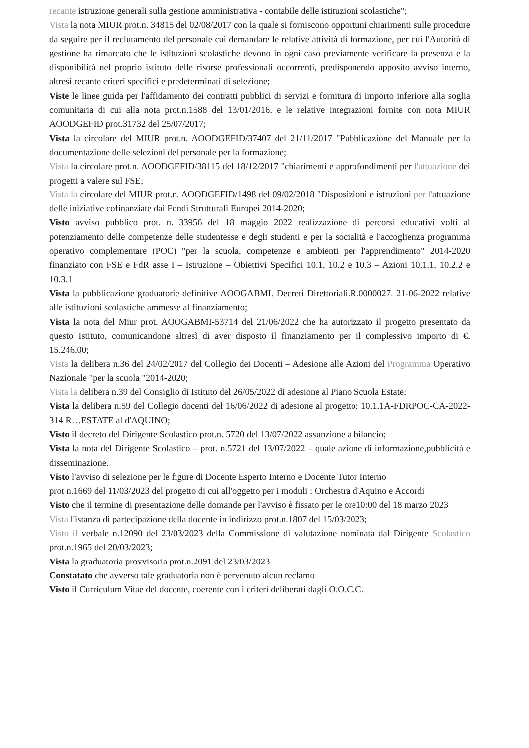recante istruzione generali sulla gestione amministrativa - contabile delle istituzioni scolastiche";
Vista la nota MIUR prot.n. 34815 del 02/08/2017 con la quale si forniscono opportuni chiarimenti sulle procedure da seguire per il reclutamento del personale cui demandare le relative attività di formazione, per cui l'Autorità di gestione ha rimarcato che le istituzioni scolastiche devono in ogni caso previamente verificare la presenza e la disponibilità nel proprio istituto delle risorse professionali occorrenti, predisponendo apposito avviso interno, altresì recante criteri specifici e predeterminati di selezione;
Viste le linee guida per l'affidamento dei contratti pubblici di servizi e fornitura di importo inferiore alla soglia comunitaria di cui alla nota prot.n.1588 del 13/01/2016, e le relative integrazioni fornite con nota MIUR AOODGEFID prot.31732 del 25/07/2017;
Vista la circolare del MIUR prot.n. AOODGEFID/37407 del 21/11/2017 "Pubblicazione del Manuale per la documentazione delle selezioni del personale per la formazione;
Vista la circolare prot.n. AOODGEFID/38115 del 18/12/2017 "chiarimenti e approfondimenti per l'attuazione dei progetti a valere sul FSE;
Vista la circolare del MIUR prot.n. AOODGEFID/1498 del 09/02/2018 "Disposizioni e istruzioni per l'attuazione delle iniziative cofinanziate dai Fondi Strutturali Europei 2014-2020;
Visto avviso pubblico prot. n. 33956 del 18 maggio 2022 realizzazione di percorsi educativi volti al potenziamento delle competenze delle studentesse e degli studenti e per la socialità e l'accoglienza programma operativo complementare (POC) "per la scuola, competenze e ambienti per l'apprendimento" 2014-2020 finanziato con FSE e FdR asse I – Istruzione – Obiettivi Specifici 10.1, 10.2 e 10.3 – Azioni 10.1.1, 10.2.2 e 10.3.1
Vista la pubblicazione graduatorie definitive AOOGABMI. Decreti Direttoriali.R.0000027. 21-06-2022 relative alle istituzioni scolastiche ammesse al finanziamento;
Vista la nota del Miur prot. AOOGABMI-53714 del 21/06/2022 che ha autorizzato il progetto presentato da questo Istituto, comunicandone altresì di aver disposto il finanziamento per il complessivo importo di €. 15.246,00;
Vista la delibera n.36 del 24/02/2017 del Collegio dei Docenti – Adesione alle Azioni del Programma Operativo Nazionale "per la scuola "2014-2020;
Vista la delibera n.39 del Consiglio di Istituto del 26/05/2022 di adesione al Piano Scuola Estate;
Vista la delibera n.59 del Collegio docenti del 16/06/2022 di adesione al progetto: 10.1.1A-FDRPOC-CA-2022-314 R…ESTATE al d'AQUINO;
Visto il decreto del Dirigente Scolastico prot.n. 5720 del 13/07/2022 assunzione a bilancio;
Vista la nota del Dirigente Scolastico – prot. n.5721 del 13/07/2022 – quale azione di informazione,pubblicità e disseminazione.
Visto l'avviso di selezione per le figure di Docente Esperto Interno e Docente Tutor Interno
prot n.1669 del 11/03/2023 del progetto di cui all'oggetto per i moduli : Orchestra d'Aquino e Accordi
Visto che il termine di presentazione delle domande per l'avviso è fissato per le ore10:00 del 18 marzo 2023
Vista l'istanza di partecipazione della docente in indirizzo prot.n.1807 del 15/03/2023;
Visto il verbale n.12090 del 23/03/2023 della Commissione di valutazione nominata dal Dirigente Scolastico prot.n.1965 del 20/03/2023;
Vista la graduatoria provvisoria prot.n.2091 del 23/03/2023
Constatato che avverso tale graduatoria non è pervenuto alcun reclamo
Visto il Curriculum Vitae del docente, coerente con i criteri deliberati dagli O.O.C.C.